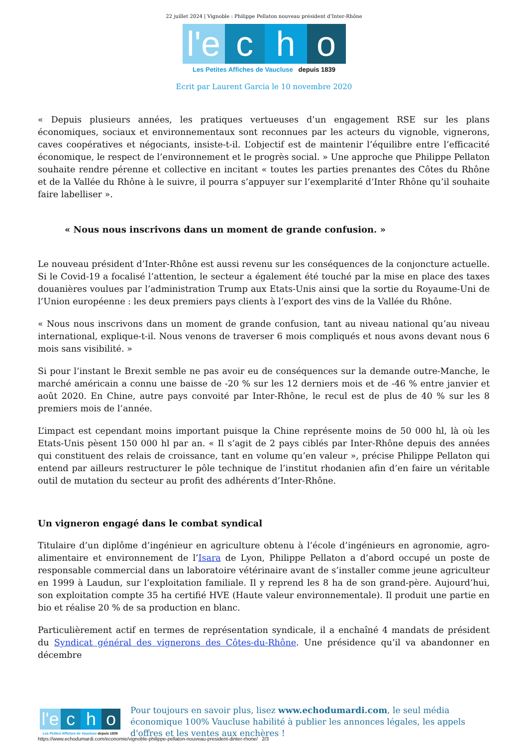22 juillet 2024 | Vignoble : Philippe Pellaton nouveau président d’Inter-Rhône
l'e
c
h
o
Les Petites Affiches de Vaucluse depuis 1839
Ecrit par Laurent Garcia le 10 novembre 2020
« Depuis plusieurs années, les pratiques vertueuses d’un engagement RSE sur les plans économiques, sociaux et environnementaux sont reconnues par les acteurs du vignoble, vignerons, caves coopératives et négociants, insiste-t-il. L’objectif est de maintenir l’équilibre entre l’efficacité économique, le respect de l’environnement et le progrès social. » Une approche que Philippe Pellaton souhaite rendre pérenne et collective en incitant « toutes les parties prenantes des Côtes du Rhône et de la Vallée du Rhône à le suivre, il pourra s’appuyer sur l’exemplarité d’Inter Rhône qu’il souhaite faire labelliser ».
« Nous nous inscrivons dans un moment de grande confusion. »
Le nouveau président d’Inter-Rhône est aussi revenu sur les conséquences de la conjoncture actuelle. Si le Covid-19 a focalisé l’attention, le secteur a également été touché par la mise en place des taxes douanières voulues par l’administration Trump aux Etats-Unis ainsi que la sortie du Royaume-Uni de l’Union européenne : les deux premiers pays clients à l’export des vins de la Vallée du Rhône.
« Nous nous inscrivons dans un moment de grande confusion, tant au niveau national qu’au niveau international, explique-t-il. Nous venons de traverser 6 mois compliqués et nous avons devant nous 6 mois sans visibilité. »
Si pour l’instant le Brexit semble ne pas avoir eu de conséquences sur la demande outre-Manche, le marché américain a connu une baisse de -20 % sur les 12 derniers mois et de -46 % entre janvier et août 2020. En Chine, autre pays convoité par Inter-Rhône, le recul est de plus de 40 % sur les 8 premiers mois de l’année.
L’impact est cependant moins important puisque la Chine représente moins de 50 000 hl, là où les Etats-Unis pèsent 150 000 hl par an. « Il s’agit de 2 pays ciblés par Inter-Rhône depuis des années qui constituent des relais de croissance, tant en volume qu’en valeur », précise Philippe Pellaton qui entend par ailleurs restructurer le pôle technique de l’institut rhodanien afin d’en faire un véritable outil de mutation du secteur au profit des adhérents d’Inter-Rhône.
Un vigneron engagé dans le combat syndical
Titulaire d’un diplôme d’ingénieur en agriculture obtenu à l’école d’ingénieurs en agronomie, agro-alimentaire et environnement de l’Isara de Lyon, Philippe Pellaton a d’abord occupé un poste de responsable commercial dans un laboratoire vétérinaire avant de s’installer comme jeune agriculteur en 1999 à Laudun, sur l’exploitation familiale. Il y reprend les 8 ha de son grand-père. Aujourd’hui, son exploitation compte 35 ha certifié HVE (Haute valeur environnementale). Il produit une partie en bio et réalise 20 % de sa production en blanc.
Particulièrement actif en termes de représentation syndicale, il a enchaîné 4 mandats de président du Syndicat général des vignerons des Côtes-du-Rhône. Une présidence qu’il va abandonner en décembre
l'e
c
h
o
Les Petites Affiches de Vaucluse depuis 1839
Pour toujours en savoir plus, lisez www.echodumardi.com, le seul média économique 100% Vaucluse habilité à publier les annonces légales, les appels d'offres et les ventes aux enchères !
https://www.echodumardi.com/economie/vignoble-philippe-pellaton-nouveau-president-dinter-rhone/ 2/3